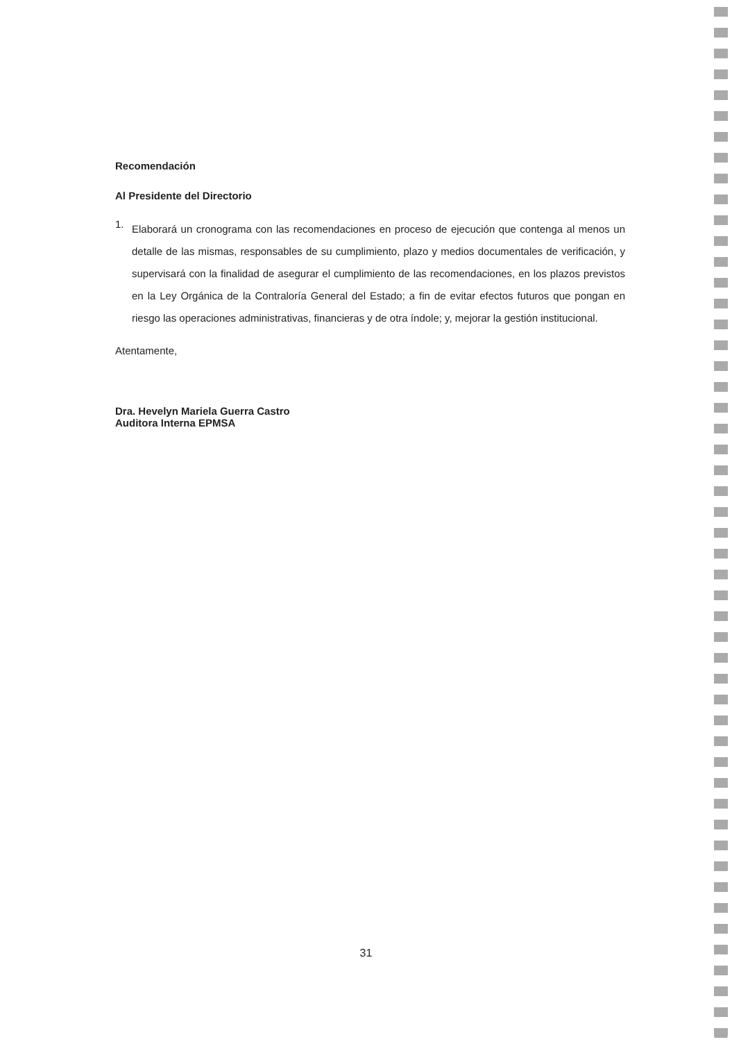Recomendación
Al Presidente del Directorio
1.
Elaborará un cronograma con las recomendaciones en proceso de ejecución que contenga al menos un detalle de las mismas, responsables de su cumplimiento, plazo y medios documentales de verificación, y supervisará con la finalidad de asegurar el cumplimiento de las recomendaciones, en los plazos previstos en la Ley Orgánica de la Contraloría General del Estado; a fin de evitar efectos futuros que pongan en riesgo las operaciones administrativas, financieras y de otra índole; y, mejorar la gestión institucional.
Atentamente,
Dra. Hevelyn Mariela Guerra Castro
Auditora Interna EPMSA
31